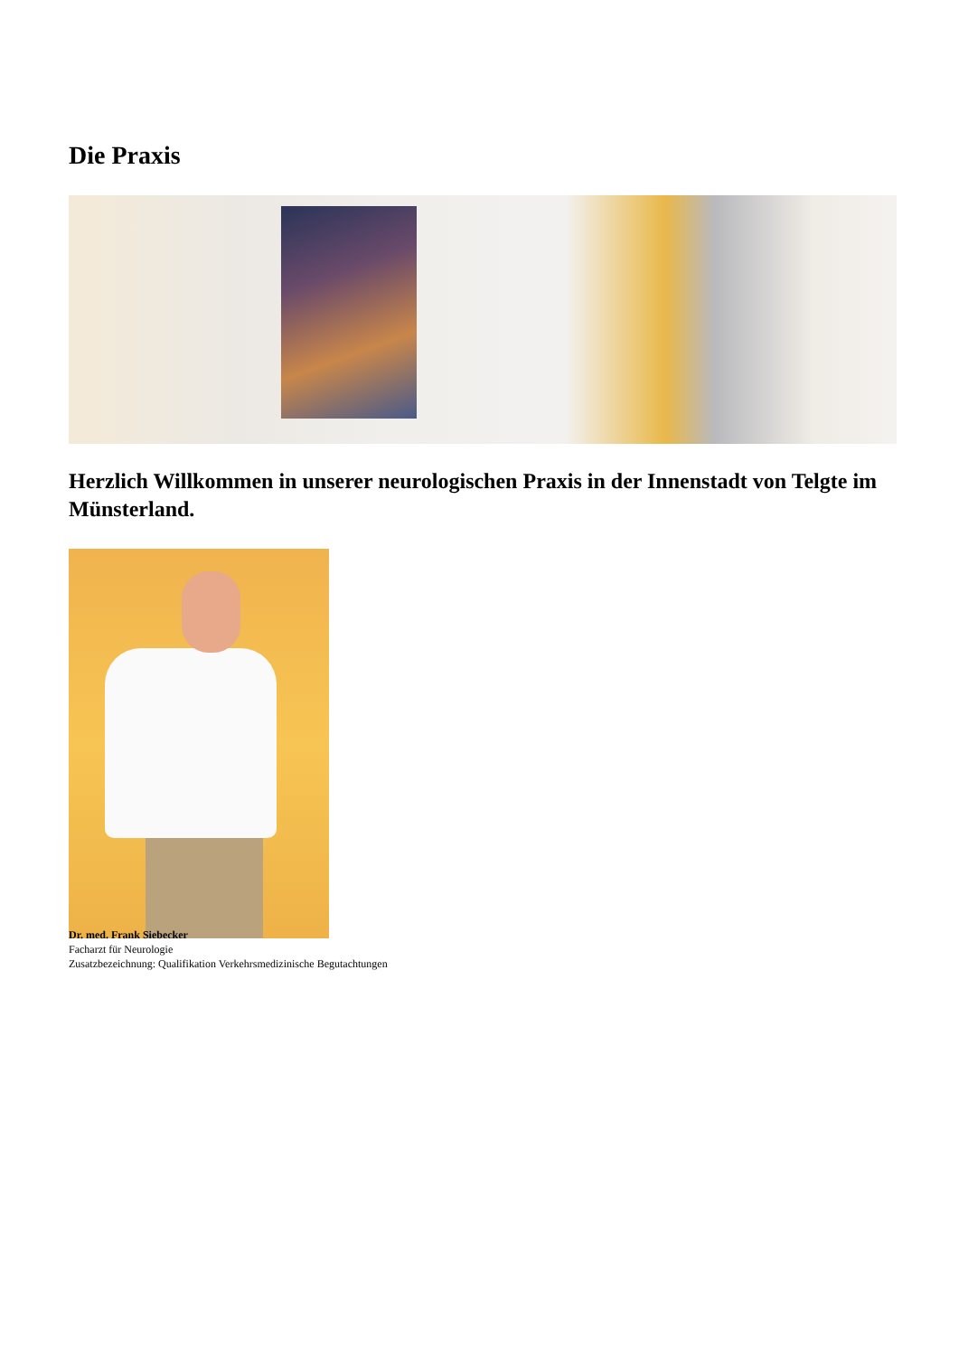Die Praxis
Herzlich Willkommen in unserer neurologischen Praxis in der Innenstadt von Telgte im Münsterland.
Dr. med. Frank Siebecker
Facharzt für Neurologie
Zusatzbezeichnung: Qualifikation Verkehrsmedizinische Begutachtungen